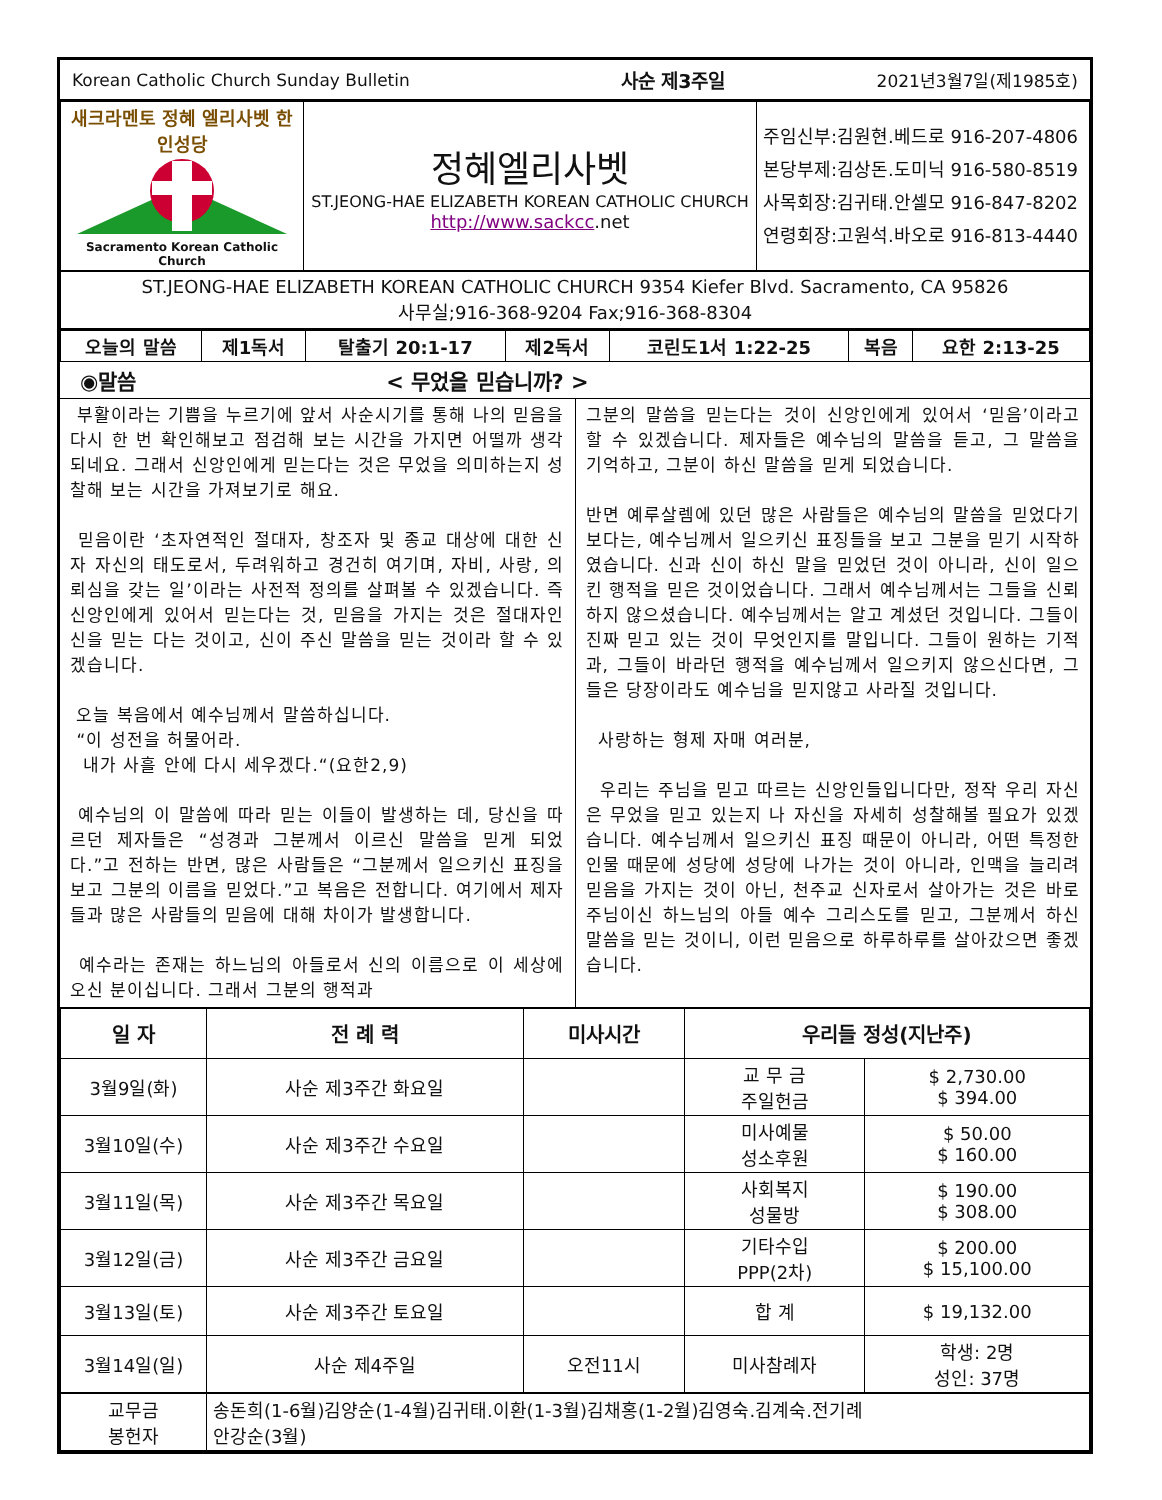| Korean Catholic Church Sunday Bulletin | 사순 제3주일 | 2021년3월7일(제1985호) |
| 새크라멘토 정혜 엘리사벳 한인성당 Sacramento Korean Catholic Church | 정혜엘리사벳 ST.JEONG-HAE ELIZABETH KOREAN CATHOLIC CHURCH http://www.sackcc .net | 주임신부:김원현.베드로 916-207-4806 본당부제:김상돈.도미닉 916-580-8519 사목회장:김귀태.안셀모 916-847-8202 연령회장:고원석.바오로 916-813-4440 |
| ST.JEONG-HAE ELIZABETH KOREAN CATHOLIC CHURCH 9354 Kiefer Blvd. Sacramento, CA 95826 사무실;916-368-9204 Fax;916-368-8304 | | |
| 오늘의 말씀 | 제1독서 | 탈출기 20:1-17 | 제2독서 | 코린도1서 1:22-25 | 복음 | 요한 2:13-25 |
◉말씀 < 무었을 믿습니까? >
부활이라는 기쁨을 누르기에 앞서 사순시기를 통해 나의 믿음을 다시 한 번 확인해보고 점검해 보는 시간을 가지면 어떨까 생각되네요. 그래서 신앙인에게 믿는다는 것은 무었을 의미하는지 성찰해 보는 시간을 가져보기로 해요.
믿음이란 ‘초자연적인 절대자, 창조자 및 종교 대상에 대한 신자 자신의 태도로서, 두려워하고 경건히 여기며, 자비, 사랑, 의뢰심을 갖는 일’이라는 사전적 정의를 살펴볼 수 있겠습니다. 즉 신앙인에게 있어서 믿는다는 것, 믿음을 가지는 것은 절대자인 신을 믿는 다는 것이고, 신이 주신 말씀을 믿는 것이라 할 수 있겠습니다.
오늘 복음에서 예수님께서 말씀하십니다.
“이 성전을 허물어라.
내가 사흘 안에 다시 세우겠다.“(요한2,9)
예수님의 이 말씀에 따라 믿는 이들이 발생하는 데, 당신을 따르던 제자들은 “성경과 그분께서 이르신 말씀을 믿게 되었다.”고 전하는 반면, 많은 사람들은 “그분께서 일으키신 표징을 보고 그분의 이름을 믿었다.”고 복음은 전합니다. 여기에서 제자들과 많은 사람들의 믿음에 대해 차이가 발생합니다.
예수라는 존재는 하느님의 아들로서 신의 이름으로 이 세상에 오신 분이십니다. 그래서 그분의 행적과
그분의 말씀을 믿는다는 것이 신앙인에게 있어서 ‘믿음’이라고 할 수 있겠습니다. 제자들은 예수님의 말씀을 듣고, 그 말씀을 기억하고, 그분이 하신 말씀을 믿게 되었습니다.
반면 예루살렘에 있던 많은 사람들은 예수님의 말씀을 믿었다기보다는, 예수님께서 일으키신 표징들을 보고 그분을 믿기 시작하였습니다. 신과 신이 하신 말을 믿었던 것이 아니라, 신이 일으킨 행적을 믿은 것이었습니다. 그래서 예수님께서는 그들을 신뢰하지 않으셨습니다. 예수님께서는 알고 계셨던 것입니다. 그들이 진짜 믿고 있는 것이 무엇인지를 말입니다. 그들이 원하는 기적과, 그들이 바라던 행적을 예수님께서 일으키지 않으신다면, 그들은 당장이라도 예수님을 믿지않고 사라질 것입니다.
사랑하는 형제 자매 여러분,
우리는 주님을 믿고 따르는 신앙인들입니다만, 정작 우리 자신은 무었을 믿고 있는지 나 자신을 자세히 성찰해볼 필요가 있겠습니다. 예수님께서 일으키신 표징 때문이 아니라, 어떤 특정한 인물 때문에 성당에 성당에 나가는 것이 아니라, 인맥을 늘리려 믿음을 가지는 것이 아닌, 천주교 신자로서 살아가는 것은 바로 주님이신 하느님의 아들 예수 그리스도를 믿고, 그분께서 하신 말씀을 믿는 것이니, 이런 믿음으로 하루하루를 살아갔으면 좋겠습니다.
| 일 자 | 전 례 력 | 미사시간 | 우리들 정성(지난주) | |
| --- | --- | --- | --- | --- |
| 3월9일(화) | 사순 제3주간 화요일 | | 교 무 금 주일헌금 | $ 2,730.00 $ 394.00 |
| 3월10일(수) | 사순 제3주간 수요일 | | 미사예물 성소후원 | $ 50.00 $ 160.00 |
| 3월11일(목) | 사순 제3주간 목요일 | | 사회복지 성물방 | $ 190.00 $ 308.00 |
| 3월12일(금) | 사순 제3주간 금요일 | | 기타수입 PPP(2차) | $ 200.00 $ 15,100.00 |
| 3월13일(토) | 사순 제3주간 토요일 | | 합 계 | $ 19,132.00 |
| 3월14일(일) | 사순 제4주일 | 오전11시 | 미사참례자 | 학생: 2명 성인: 37명 |
| 교무금 봉헌자 | 송돈희(1-6월)김양순(1-4월)김귀태.이환(1-3월)김채홍(1-2월)김영숙.김계숙.전기례 안강순(3월) | | | |